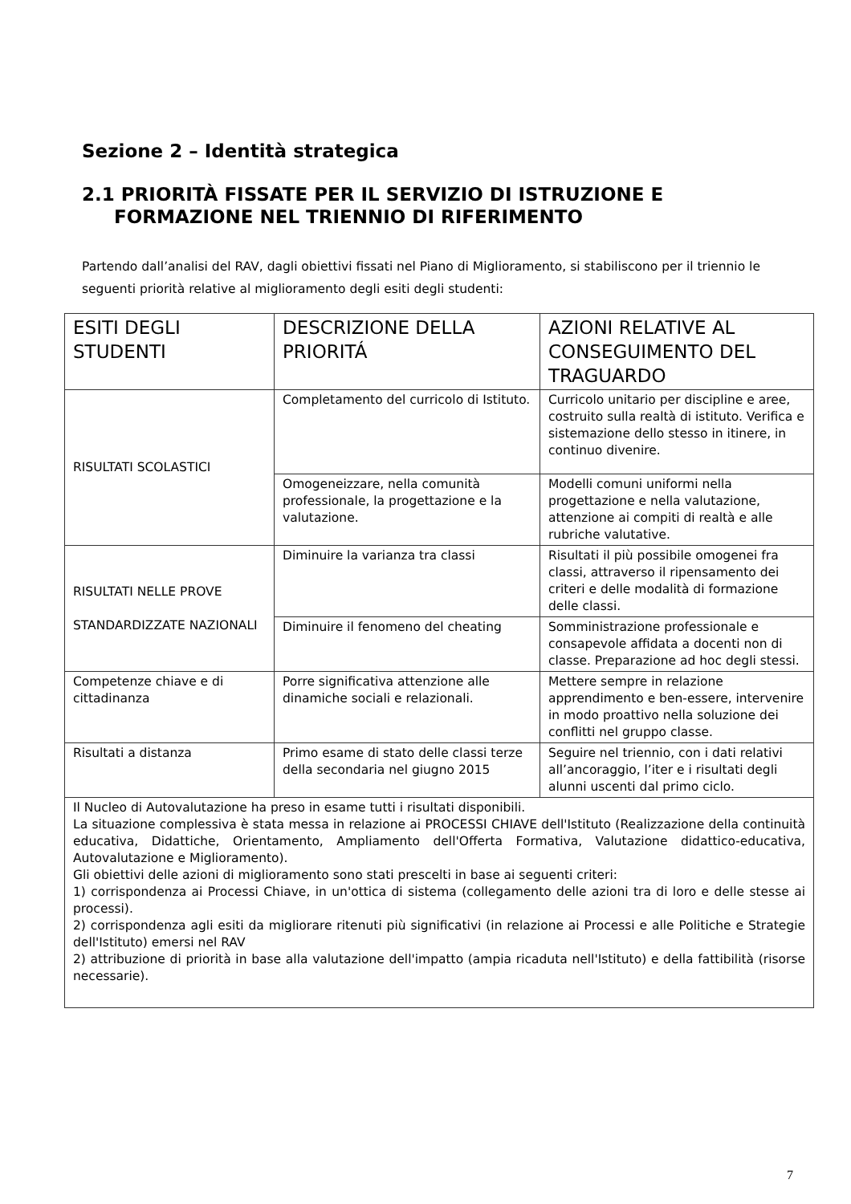Sezione 2 – Identità strategica
2.1 PRIORITÀ FISSATE PER IL SERVIZIO DI ISTRUZIONE E
FORMAZIONE NEL TRIENNIO DI RIFERIMENTO
Partendo dall’analisi del RAV, dagli obiettivi fissati nel Piano di Miglioramento, si stabiliscono per il triennio le seguenti priorità relative al miglioramento degli esiti degli studenti:
| ESITI DEGLI STUDENTI | DESCRIZIONE DELLA PRIORITÁ | AZIONI RELATIVE AL CONSEGUIMENTO DEL TRAGUARDO |
| --- | --- | --- |
| RISULTATI SCOLASTICI | Completamento del curricolo di Istituto. | Curricolo unitario per discipline e aree, costruito sulla realtà di istituto. Verifica e sistemazione dello stesso in itinere, in continuo divenire. |
| | Omogeneizzare, nella comunità professionale, la progettazione e la valutazione. | Modelli comuni uniformi nella progettazione e nella valutazione, attenzione ai compiti di realtà e alle rubriche valutative. |
| RISULTATI NELLE PROVE STANDARDIZZATE NAZIONALI | Diminuire la varianza tra classi | Risultati il più possibile omogenei fra classi, attraverso il ripensamento dei criteri e delle modalità di formazione delle classi. |
| | Diminuire il fenomeno del cheating | Somministrazione professionale e consapevole affidata a docenti non di classe. Preparazione ad hoc degli stessi. |
| Competenze chiave e di cittadinanza | Porre significativa attenzione alle dinamiche sociali e relazionali. | Mettere sempre in relazione apprendimento e ben-essere, intervenire in modo proattivo nella soluzione dei conflitti nel gruppo classe. |
| Risultati a distanza | Primo esame di stato delle classi terze della secondaria nel giugno 2015 | Seguire nel triennio, con i dati relativi all’ancoraggio, l’iter e i risultati degli alunni uscenti dal primo ciclo. |
| Il Nucleo di Autovalutazione ha preso in esame tutti i risultati disponibili. La situazione complessiva è stata messa in relazione ai PROCESSI CHIAVE dell'Istituto (Realizzazione della continuità educativa, Didattiche, Orientamento, Ampliamento dell'Offerta Formativa, Valutazione didattico-educativa, Autovalutazione e Miglioramento). Gli obiettivi delle azioni di miglioramento sono stati prescelti in base ai seguenti criteri: 1) corrispondenza ai Processi Chiave, in un'ottica di sistema (collegamento delle azioni tra di loro e delle stesse ai processi). 2) corrispondenza agli esiti da migliorare ritenuti più significativi (in relazione ai Processi e alle Politiche e Strategie dell'Istituto) emersi nel RAV 2) attribuzione di priorità in base alla valutazione dell'impatto (ampia ricaduta nell'Istituto) e della fattibilità (risorse necessarie). | | |
7